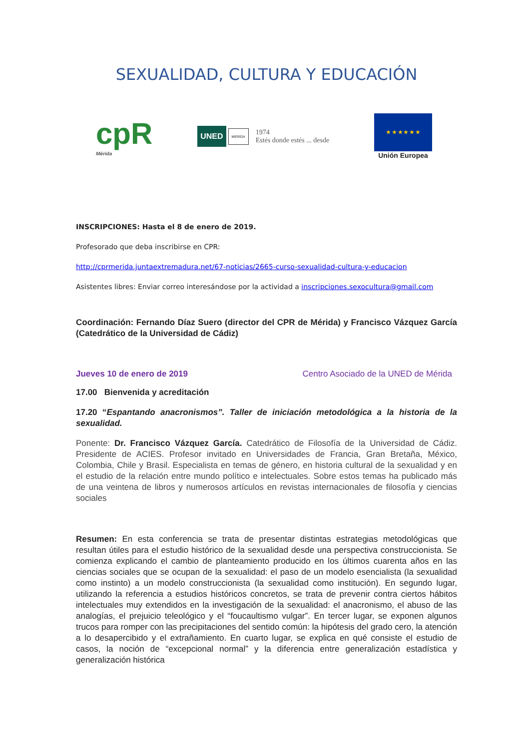SEXUALIDAD, CULTURA Y EDUCACIÓN
cpR
Mérida
UNED MERIDA 1974
Estés donde estés ... desde
★ ★ ★ ★ ★ ★
Unión Europea
INSCRIPCIONES: Hasta el 8 de enero de 2019.
Profesorado que deba inscribirse en CPR:
http://cprmerida.juntaextremadura.net/67-noticias/2665-curso-sexualidad-cultura-y-educacion
Asistentes libres: Enviar correo interesándose por la actividad a inscripciones.sexocultura@gmail.com
Coordinación: Fernando Díaz Suero (director del CPR de Mérida) y Francisco Vázquez García (Catedrático de la Universidad de Cádiz)
Jueves 10 de enero de 2019 Centro Asociado de la UNED de Mérida
17.00 Bienvenida y acreditación
17.20 “Espantando anacronismos”. Taller de iniciación metodológica a la historia de la sexualidad.
Ponente: Dr. Francisco Vázquez García. Catedrático de Filosofía de la Universidad de Cádiz. Presidente de ACIES. Profesor invitado en Universidades de Francia, Gran Bretaña, México, Colombia, Chile y Brasil. Especialista en temas de género, en historia cultural de la sexualidad y en el estudio de la relación entre mundo político e intelectuales. Sobre estos temas ha publicado más de una veintena de libros y numerosos artículos en revistas internacionales de filosofía y ciencias sociales
Resumen: En esta conferencia se trata de presentar distintas estrategias metodológicas que resultan útiles para el estudio histórico de la sexualidad desde una perspectiva construccionista. Se comienza explicando el cambio de planteamiento producido en los últimos cuarenta años en las ciencias sociales que se ocupan de la sexualidad: el paso de un modelo esencialista (la sexualidad como instinto) a un modelo construccionista (la sexualidad como institución). En segundo lugar, utilizando la referencia a estudios históricos concretos, se trata de prevenir contra ciertos hábitos intelectuales muy extendidos en la investigación de la sexualidad: el anacronismo, el abuso de las analogías, el prejuicio teleológico y el “foucaultismo vulgar”. En tercer lugar, se exponen algunos trucos para romper con las precipitaciones del sentido común: la hipótesis del grado cero, la atención a lo desapercibido y el extrañamiento. En cuarto lugar, se explica en qué consiste el estudio de casos, la noción de “excepcional normal” y la diferencia entre generalización estadística y generalización histórica